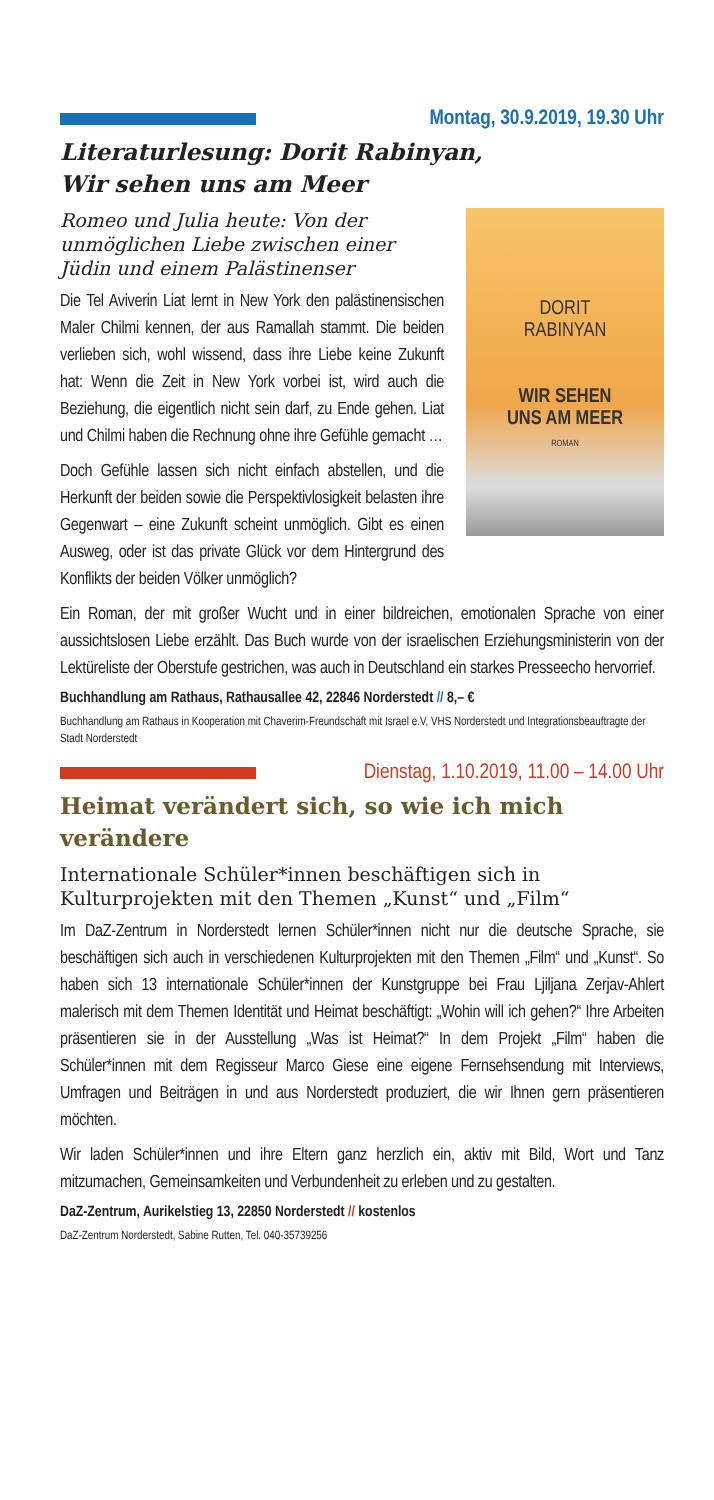Montag, 30.9.2019, 19.30 Uhr
Literaturlesung: Dorit Rabinyan,
Wir sehen uns am Meer
DORIT
RABINYAN
WIR SEHEN
UNS AM MEER
ROMAN
Romeo und Julia heute: Von der unmöglichen Liebe zwischen einer Jüdin und einem Palästinenser
Die Tel Aviverin Liat lernt in New York den palästinensischen Maler Chilmi kennen, der aus Ramallah stammt. Die beiden verlieben sich, wohl wissend, dass ihre Liebe keine Zukunft hat: Wenn die Zeit in New York vorbei ist, wird auch die Beziehung, die eigentlich nicht sein darf, zu Ende gehen. Liat und Chilmi haben die Rechnung ohne ihre Gefühle gemacht …
Doch Gefühle lassen sich nicht einfach abstellen, und die Herkunft der beiden sowie die Perspektivlosigkeit belasten ihre Gegenwart – eine Zukunft scheint unmöglich. Gibt es einen Ausweg, oder ist das private Glück vor dem Hintergrund des Konflikts der beiden Völker unmöglich?
Ein Roman, der mit großer Wucht und in einer bildreichen, emotionalen Sprache von einer aussichtslosen Liebe erzählt. Das Buch wurde von der israelischen Erziehungsministerin von der Lektüreliste der Oberstufe gestrichen, was auch in Deutschland ein starkes Presseecho hervorrief.
Buchhandlung am Rathaus, Rathausallee 42, 22846 Norderstedt // 8,– €
Buchhandlung am Rathaus in Kooperation mit Chaverim-Freundschaft mit Israel e.V, VHS Norderstedt und Integrationsbeauftragte der Stadt Norderstedt
Dienstag, 1.10.2019, 11.00 – 14.00 Uhr
Heimat verändert sich, so wie ich mich verändere
Internationale Schüler*innen beschäftigen sich in Kulturprojekten mit den Themen „Kunst“ und „Film“
Im DaZ-Zentrum in Norderstedt lernen Schüler*innen nicht nur die deutsche Sprache, sie beschäftigen sich auch in verschiedenen Kulturprojekten mit den Themen „Film“ und „Kunst“. So haben sich 13 internationale Schüler*innen der Kunstgruppe bei Frau Ljiljana Zerjav-Ahlert malerisch mit dem Themen Identität und Heimat beschäftigt: „Wohin will ich gehen?“ Ihre Arbeiten präsentieren sie in der Ausstellung „Was ist Heimat?“ In dem Projekt „Film“ haben die Schüler*innen mit dem Regisseur Marco Giese eine eigene Fernsehsendung mit Interviews, Umfragen und Beiträgen in und aus Norderstedt produziert, die wir Ihnen gern präsentieren möchten.
Wir laden Schüler*innen und ihre Eltern ganz herzlich ein, aktiv mit Bild, Wort und Tanz mitzumachen, Gemeinsamkeiten und Verbundenheit zu erleben und zu gestalten.
DaZ-Zentrum, Aurikelstieg 13, 22850 Norderstedt // kostenlos
DaZ-Zentrum Norderstedt, Sabine Rutten, Tel. 040-35739256